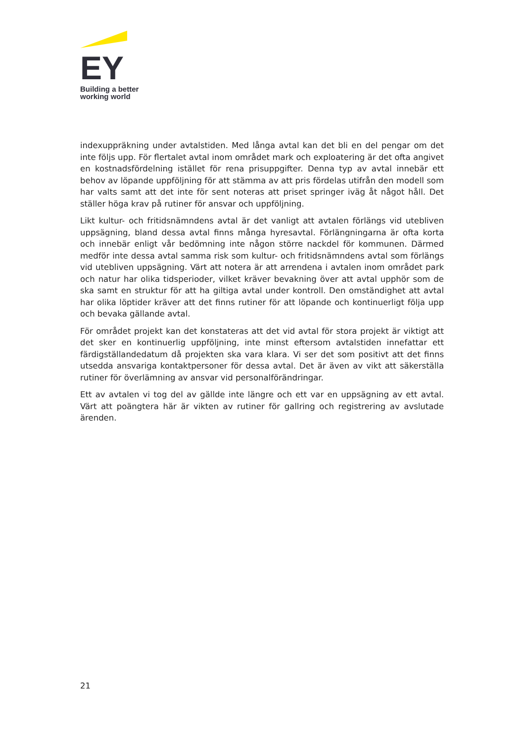EY
Building a better
working world
indexuppräkning under avtalstiden. Med långa avtal kan det bli en del pengar om det inte följs upp. För flertalet avtal inom området mark och exploatering är det ofta angivet en kostnadsfördelning istället för rena prisuppgifter. Denna typ av avtal innebär ett behov av löpande uppföljning för att stämma av att pris fördelas utifrån den modell som har valts samt att det inte för sent noteras att priset springer iväg åt något håll. Det ställer höga krav på rutiner för ansvar och uppföljning.
Likt kultur- och fritidsnämndens avtal är det vanligt att avtalen förlängs vid utebliven uppsägning, bland dessa avtal finns många hyresavtal. Förlängningarna är ofta korta och innebär enligt vår bedömning inte någon större nackdel för kommunen. Därmed medför inte dessa avtal samma risk som kultur- och fritidsnämndens avtal som förlängs vid utebliven uppsägning. Värt att notera är att arrendena i avtalen inom området park och natur har olika tidsperioder, vilket kräver bevakning över att avtal upphör som de ska samt en struktur för att ha giltiga avtal under kontroll. Den omständighet att avtal har olika löptider kräver att det finns rutiner för att löpande och kontinuerligt följa upp och bevaka gällande avtal.
För området projekt kan det konstateras att det vid avtal för stora projekt är viktigt att det sker en kontinuerlig uppföljning, inte minst eftersom avtalstiden innefattar ett färdigställandedatum då projekten ska vara klara. Vi ser det som positivt att det finns utsedda ansvariga kontaktpersoner för dessa avtal. Det är även av vikt att säkerställa rutiner för överlämning av ansvar vid personalförändringar.
Ett av avtalen vi tog del av gällde inte längre och ett var en uppsägning av ett avtal. Värt att poängtera här är vikten av rutiner för gallring och registrering av avslutade ärenden.
21